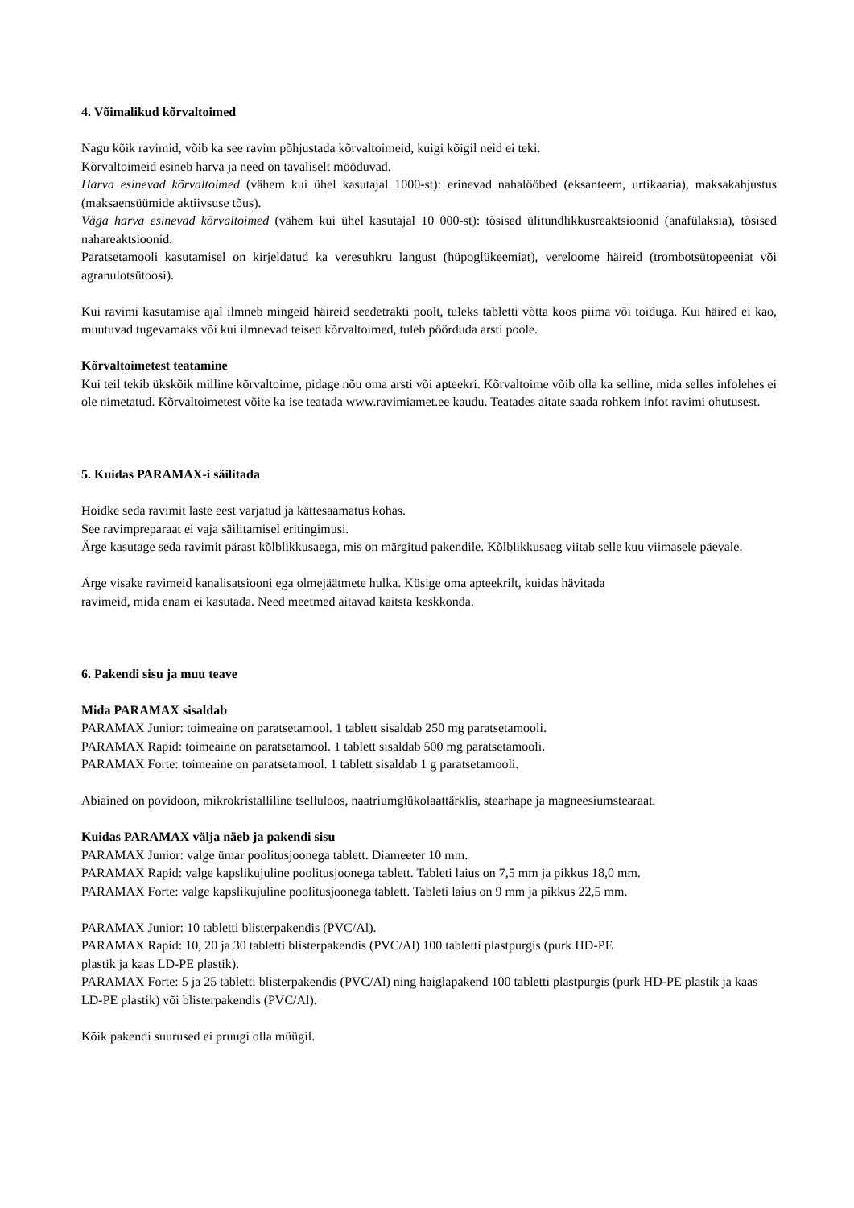4. Võimalikud kõrvaltoimed
Nagu kõik ravimid, võib ka see ravim põhjustada kõrvaltoimeid, kuigi kõigil neid ei teki.
Kõrvaltoimeid esineb harva ja need on tavaliselt mööduvad.
Harva esinevad kõrvaltoimed (vähem kui ühel kasutajal 1000-st): erinevad nahalööbed (eksanteem, urtikaaria), maksakahjustus (maksaensüümide aktiivsuse tõus).
Väga harva esinevad kõrvaltoimed (vähem kui ühel kasutajal 10 000-st): tõsised ülitundlikkusreaktsioonid (anafülaksia), tõsised nahareaktsioonid.
Paratsetamooli kasutamisel on kirjeldatud ka veresuhkru langust (hüpoglükeemiat), vereloome häireid (trombotsütopeeniat või agranulotsütoosi).
Kui ravimi kasutamise ajal ilmneb mingeid häireid seedetrakti poolt, tuleks tabletti võtta koos piima või toiduga. Kui häired ei kao, muutuvad tugevamaks või kui ilmnevad teised kõrvaltoimed, tuleb pöörduda arsti poole.
Kõrvaltoimetest teatamine
Kui teil tekib ükskõik milline kõrvaltoime, pidage nõu oma arsti või apteekri. Kõrvaltoime võib olla ka selline, mida selles infolehes ei ole nimetatud. Kõrvaltoimetest võite ka ise teatada www.ravimiamet.ee kaudu. Teatades aitate saada rohkem infot ravimi ohutusest.
5. Kuidas PARAMAX-i säilitada
Hoidke seda ravimit laste eest varjatud ja kättesaamatus kohas.
See ravimpreparaat ei vaja säilitamisel eritingimusi.
Ärge kasutage seda ravimit pärast kõlblikkusaega, mis on märgitud pakendile. Kõlblikkusaeg viitab selle kuu viimasele päevale.
Ärge visake ravimeid kanalisatsiooni ega olmejäätmete hulka. Küsige oma apteekrilt, kuidas hävitada
ravimeid, mida enam ei kasutada. Need meetmed aitavad kaitsta keskkonda.
6. Pakendi sisu ja muu teave
Mida PARAMAX sisaldab
PARAMAX Junior: toimeaine on paratsetamool. 1 tablett sisaldab 250 mg paratsetamooli.
PARAMAX Rapid: toimeaine on paratsetamool. 1 tablett sisaldab 500 mg paratsetamooli.
PARAMAX Forte: toimeaine on paratsetamool. 1 tablett sisaldab 1 g paratsetamooli.
Abiained on povidoon, mikrokristalliline tselluloos, naatriumglükolaattärklis, stearhape ja magneesiumstearaat.
Kuidas PARAMAX välja näeb ja pakendi sisu
PARAMAX Junior: valge ümar poolitusjoonega tablett. Diameeter 10 mm.
PARAMAX Rapid: valge kapslikujuline poolitusjoonega tablett. Tableti laius on 7,5 mm ja pikkus 18,0 mm.
PARAMAX Forte: valge kapslikujuline poolitusjoonega tablett. Tableti laius on 9 mm ja pikkus 22,5 mm.
PARAMAX Junior: 10 tabletti blisterpakendis (PVC/Al).
PARAMAX Rapid: 10, 20 ja 30 tabletti blisterpakendis (PVC/Al) 100 tabletti plastpurgis (purk HD-PE
plastik ja kaas LD-PE plastik).
PARAMAX Forte: 5 ja 25 tabletti blisterpakendis (PVC/Al) ning haiglapakend 100 tabletti plastpurgis (purk HD-PE plastik ja kaas LD-PE plastik) või blisterpakendis (PVC/Al).
Kõik pakendi suurused ei pruugi olla müügil.